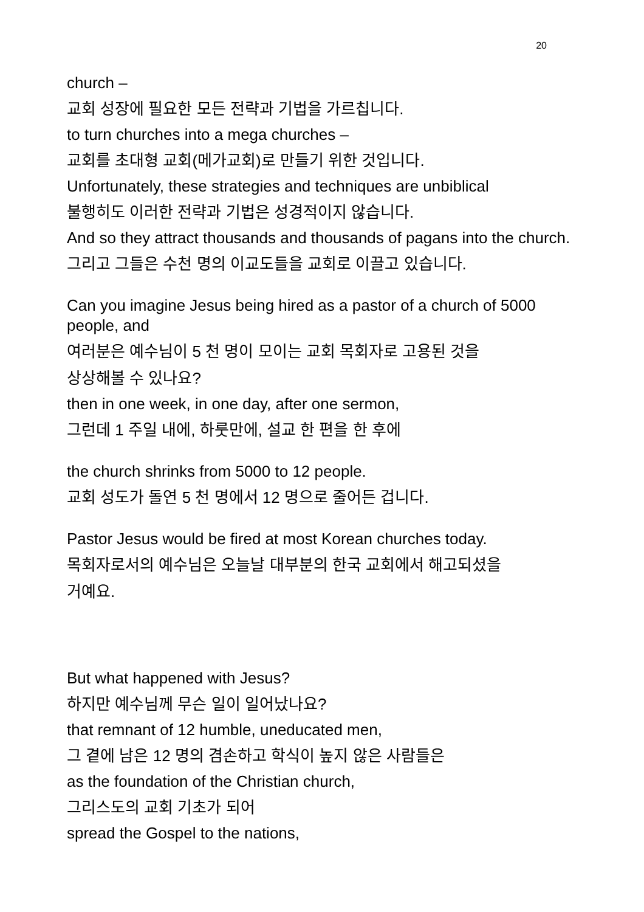20
church –
교회 성장에 필요한 모든 전략과 기법을 가르칩니다.
to turn churches into a mega churches –
교회를 초대형 교회(메가교회)로 만들기 위한 것입니다.
Unfortunately, these strategies and techniques are unbiblical
불행히도 이러한 전략과 기법은 성경적이지 않습니다.
And so they attract thousands and thousands of pagans into the church.
그리고 그들은 수천 명의 이교도들을 교회로 이끌고 있습니다.
Can you imagine Jesus being hired as a pastor of a church of 5000 people, and
여러분은 예수님이 5 천 명이 모이는 교회 목회자로 고용된 것을
상상해볼 수 있나요?
then in one week, in one day, after one sermon,
그런데 1 주일 내에, 하룻만에, 설교 한 편을 한 후에
the church shrinks from 5000 to 12 people.
교회 성도가 돌연 5 천 명에서 12 명으로 줄어든 겁니다.
Pastor Jesus would be fired at most Korean churches today.
목회자로서의 예수님은 오늘날 대부분의 한국 교회에서 해고되셨을
거예요.
But what happened with Jesus?
하지만 예수님께 무슨 일이 일어났나요?
that remnant of 12 humble, uneducated men,
그 곁에 남은 12 명의 겸손하고 학식이 높지 않은 사람들은
as the foundation of the Christian church,
그리스도의 교회 기초가 되어
spread the Gospel to the nations,